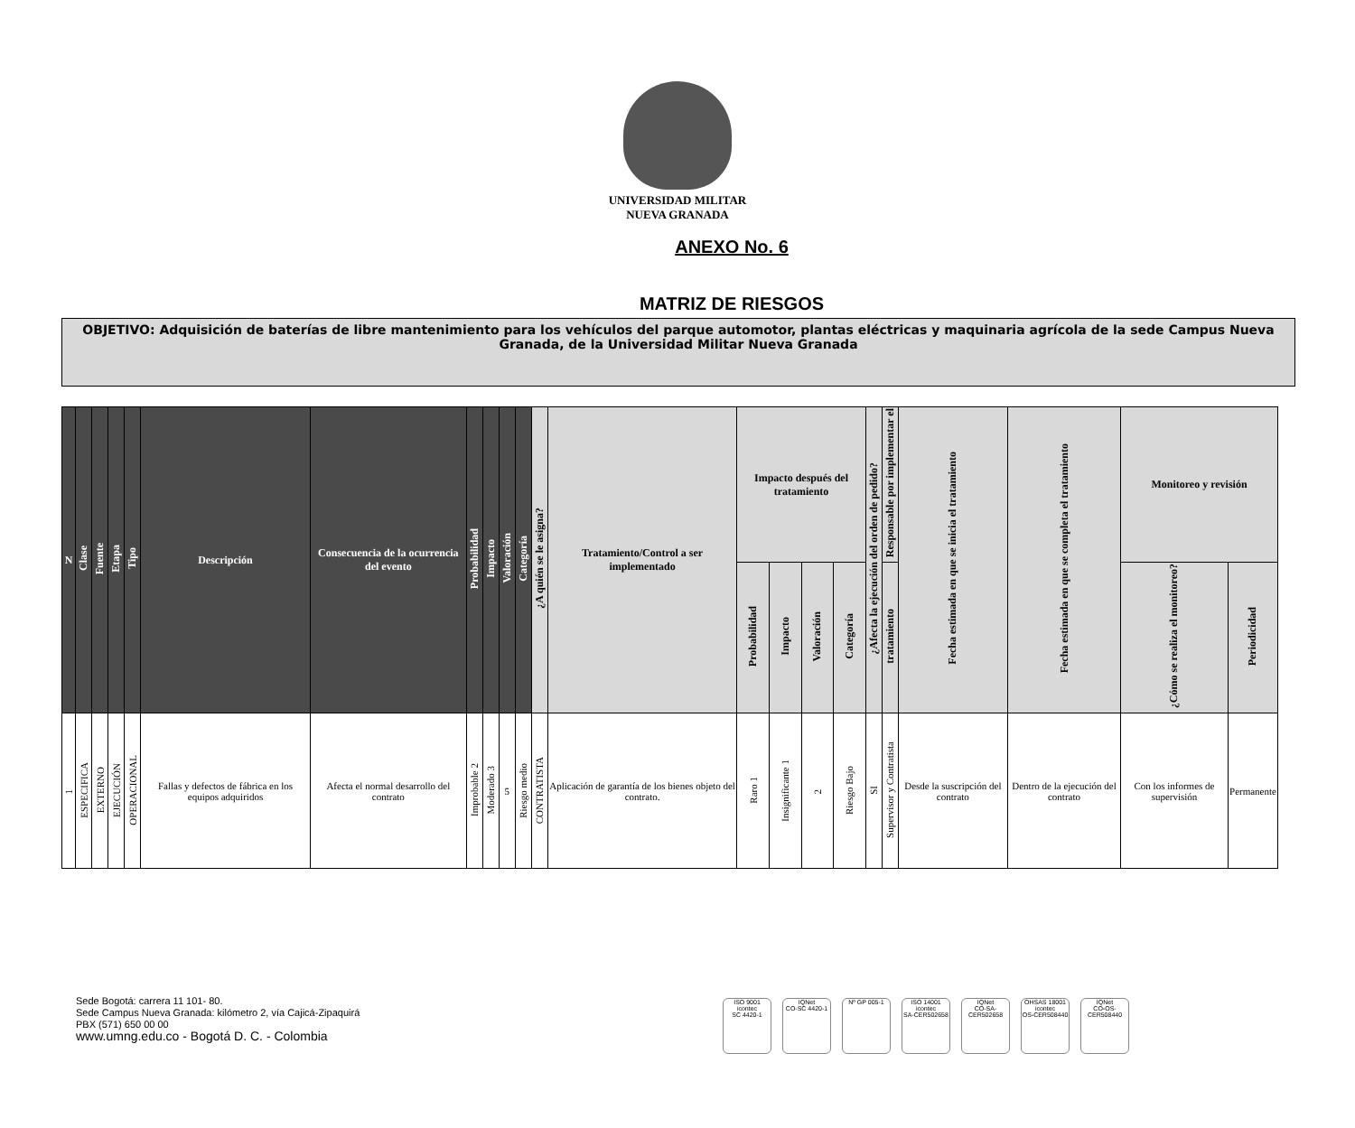UNIVERSIDAD MILITAR
NUEVA GRANADA
ANEXO No. 6
MATRIZ DE RIESGOS
OBJETIVO: Adquisición de baterías de libre mantenimiento para los vehículos del parque automotor, plantas eléctricas y maquinaria agrícola de la sede Campus Nueva Granada, de la Universidad Militar Nueva Granada
| N | Clase | Fuente | Etapa | Tipo | Descripción | Consecuencia de la ocurrencia del evento | Probabilidad | Impacto | Valoración | Categoría | ¿A quién se le asigna? | Tratamiento/Control a ser implementado | Impacto después del tratamiento | | | | ¿Afecta la ejecución del orden de pedido? | Responsable por implementar el | Fecha estimada en que se inicia el tratamiento | Fecha estimada en que se completa el tratamiento | Monitoreo y revisión | |
| --- | --- | --- | --- | --- | --- | --- | --- | --- | --- | --- | --- | --- | --- | --- | --- | --- | --- | --- | --- | --- | --- | --- |
| | | | | | | | | | | | | | Probabilidad | Impacto | Valoración | Categoría | | tratamiento | | | ¿Cómo se realiza el monitoreo? | Periodicidad |
| 1 | ESPECIFICA | EXTERNO | EJECUCIÓN | OPERACIONAL | Fallas y defectos de fábrica en los equipos adquiridos | Afecta el normal desarrollo del contrato | Improbable 2 | Moderado 3 | 5 | Riesgo medio | CONTRATISTA | Aplicación de garantía de los bienes objeto del contrato. | Raro 1 | Insignificante 1 | 2 | Riesgo Bajo | SI | Supervisor y Contratista | Desde la suscripción del contrato | Dentro de la ejecución del contrato | Con los informes de supervisión | Permanente |
Sede Bogotá: carrera 11 101- 80.
Sede Campus Nueva Granada: kilómetro 2, vía Cajicá-Zipaquirá
PBX (571) 650 00 00
www.umng.edu.co - Bogotá D. C. - Colombia
ISO 9001
icontec
SC 4420-1
IQNet
CO-SC 4420-1
Nº GP 005-1 ISO 14001
icontec
SA-CER502658
IQNet
CO-SA-CER502658
OHSAS 18001
icontec
OS-CER508440
IQNet
CO-OS-CER508440